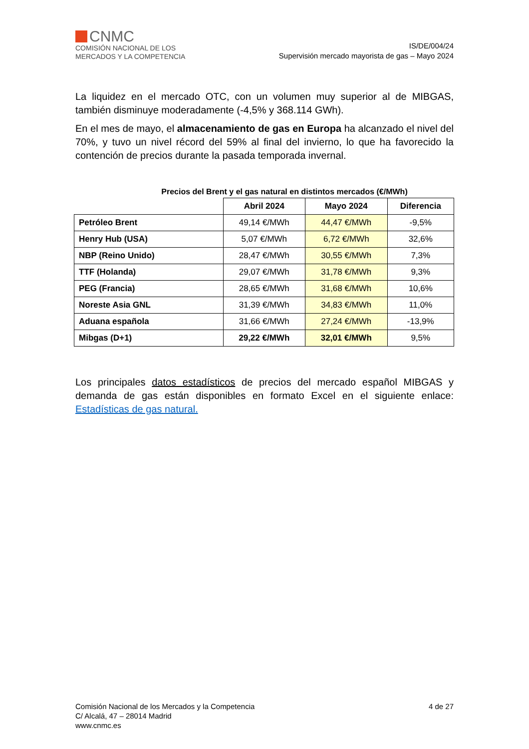CNMC
COMISIÓN NACIONAL DE LOS
MERCADOS Y LA COMPETENCIA
IS/DE/004/24
Supervisión mercado mayorista de gas – Mayo 2024
La liquidez en el mercado OTC, con un volumen muy superior al de MIBGAS, también disminuye moderadamente (-4,5% y 368.114 GWh).
En el mes de mayo, el almacenamiento de gas en Europa ha alcanzado el nivel del 70%, y tuvo un nivel récord del 59% al final del invierno, lo que ha favorecido la contención de precios durante la pasada temporada invernal.
Precios del Brent y el gas natural en distintos mercados (€/MWh)
| | Abril 2024 | Mayo 2024 | Diferencia |
| --- | --- | --- | --- |
| Petróleo Brent | 49,14 €/MWh | 44,47 €/MWh | -9,5% |
| Henry Hub (USA) | 5,07 €/MWh | 6,72 €/MWh | 32,6% |
| NBP (Reino Unido) | 28,47 €/MWh | 30,55 €/MWh | 7,3% |
| TTF (Holanda) | 29,07 €/MWh | 31,78 €/MWh | 9,3% |
| PEG (Francia) | 28,65 €/MWh | 31,68 €/MWh | 10,6% |
| Noreste Asia GNL | 31,39 €/MWh | 34,83 €/MWh | 11,0% |
| Aduana española | 31,66 €/MWh | 27,24 €/MWh | -13,9% |
| Mibgas (D+1) | 29,22 €/MWh | 32,01 €/MWh | 9,5% |
Los principales datos estadísticos de precios del mercado español MIBGAS y demanda de gas están disponibles en formato Excel en el siguiente enlace: Estadísticas de gas natural.
Comisión Nacional de los Mercados y la Competencia
C/ Alcalá, 47 – 28014 Madrid
www.cnmc.es
4 de 27